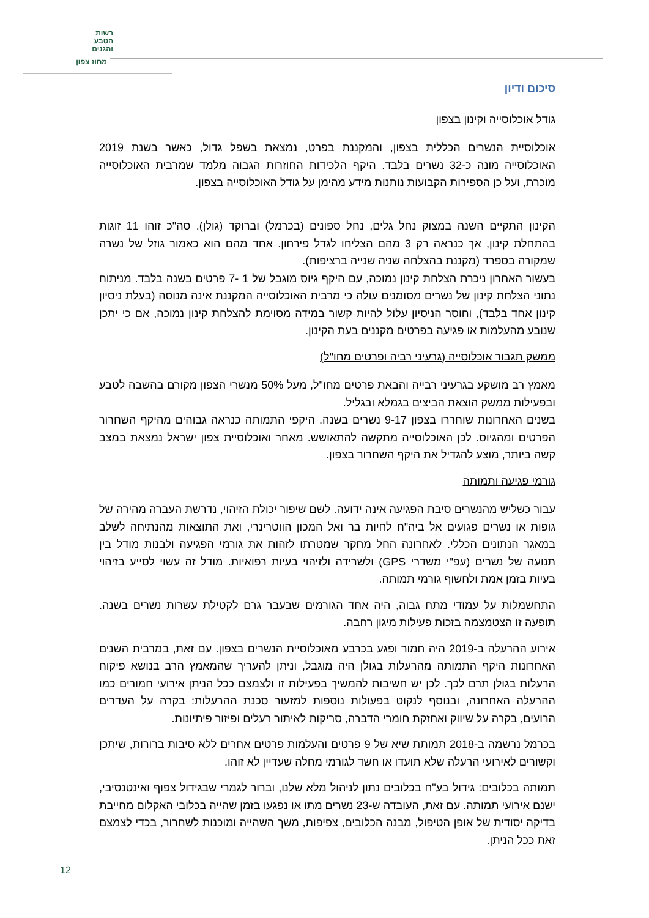רשות
הטבע
והגנים
מחוז צפון
סיכום ודיון
גודל אוכלוסייה וקינון בצפון
אוכלוסיית הנשרים הכללית בצפון, והמקננת בפרט, נמצאת בשפל גדול, כאשר בשנת 2019 האוכלוסייה מונה כ-32 נשרים בלבד. היקף הלכידות החוזרות הגבוה מלמד שמרבית האוכלוסייה מוכרת, ועל כן הספירות הקבועות נותנות מידע מהימן על גודל האוכלוסייה בצפון.
הקינון התקיים השנה במצוק נחל גלים, נחל ספונים (בכרמל) וברוקד (גולן). סה"כ זוהו 11 זוגות בהתחלת קינון, אך כנראה רק 3 מהם הצליחו לגדל פירחון. אחד מהם הוא כאמור גוזל של נשרה שמקורה בספרד (מקננת בהצלחה שניה שנייה ברציפות).
בעשור האחרון ניכרת הצלחת קינון נמוכה, עם היקף גיוס מוגבל של 1 -7 פרטים בשנה בלבד. מניתוח נתוני הצלחת קינון של נשרים מסומנים עולה כי מרבית האוכלוסייה המקננת אינה מנוסה (בעלת ניסיון קינון אחד בלבד), וחוסר הניסיון עלול להיות קשור במידה מסוימת להצלחת קינון נמוכה, אם כי יתכן שנובע מהעלמות או פגיעה בפרטים מקננים בעת הקינון.
ממשק תגבור אוכלוסייה (גרעיני רביה ופרטים מחו"ל)
מאמץ רב מושקע בגרעיני רבייה והבאת פרטים מחו"ל, מעל 50% מנשרי הצפון מקורם בהשבה לטבע ובפעילות ממשק הוצאת הביצים בגמלא ובגליל.
בשנים האחרונות שוחררו בצפון 9-17 נשרים בשנה. היקפי התמותה כנראה גבוהים מהיקף השחרור הפרטים ומהגיוס. לכן האוכלוסייה מתקשה להתאושש. מאחר ואוכלוסיית צפון ישראל נמצאת במצב קשה ביותר, מוצע להגדיל את היקף השחרור בצפון.
גורמי פגיעה ותמותה
עבור כשליש מהנשרים סיבת הפגיעה אינה ידועה. לשם שיפור יכולת הזיהוי, נדרשת העברה מהירה של גופות או נשרים פגועים אל ביה"ח לחיות בר ואל המכון הווטרינרי, ואת התוצאות מהנתיחה לשלב במאגר הנתונים הכללי. לאחרונה החל מחקר שמטרתו לזהות את גורמי הפגיעה ולבנות מודל בין תנועה של נשרים (עפ"י משדרי GPS) ולשרידה ולזיהוי בעיות רפואיות. מודל זה עשוי לסייע בזיהוי בעיות בזמן אמת ולחשוף גורמי תמותה.
התחשמלות על עמודי מתח גבוה, היה אחד הגורמים שבעבר גרם לקטילת עשרות נשרים בשנה. תופעה זו הצטמצמה בזכות פעילות מיגון רחבה.
אירוע ההרעלה ב-2019 היה חמור ופגע בכרבע מאוכלוסיית הנשרים בצפון. עם זאת, במרבית השנים האחרונות היקף התמותה מהרעלות בגולן היה מוגבל, וניתן להעריך שהמאמץ הרב בנושא פיקוח הרעלות בגולן תרם לכך. לכן יש חשיבות להמשיך בפעילות זו ולצמצם ככל הניתן אירועי חמורים כמו ההרעלה האחרונה, ובנוסף לנקוט בפעולות נוספות למזעור סכנת ההרעלות: בקרה על העדרים הרועים, בקרה על שיווק ואחזקת חומרי הדברה, סריקות לאיתור רעלים ופיזור פיתיונות.
בכרמל נרשמה ב-2018 תמותת שיא של 9 פרטים והעלמות פרטים אחרים ללא סיבות ברורות, שיתכן וקשורים לאירועי הרעלה שלא תועדו או חשד לגורמי מחלה שעדיין לא זוהו.
תמותה בכלובים: גידול בע"ח בכלובים נתון לניהול מלא שלנו, וברור לגמרי שבגידול צפוף ואינטנסיבי, ישנם אירועי תמותה. עם זאת, העובדה ש-23 נשרים מתו או נפגעו בזמן שהייה בכלובי האקלום מחייבת בדיקה יסודית של אופן הטיפול, מבנה הכלובים, צפיפות, משך השהייה ומוכנות לשחרור, בכדי לצמצם זאת ככל הניתן.
12